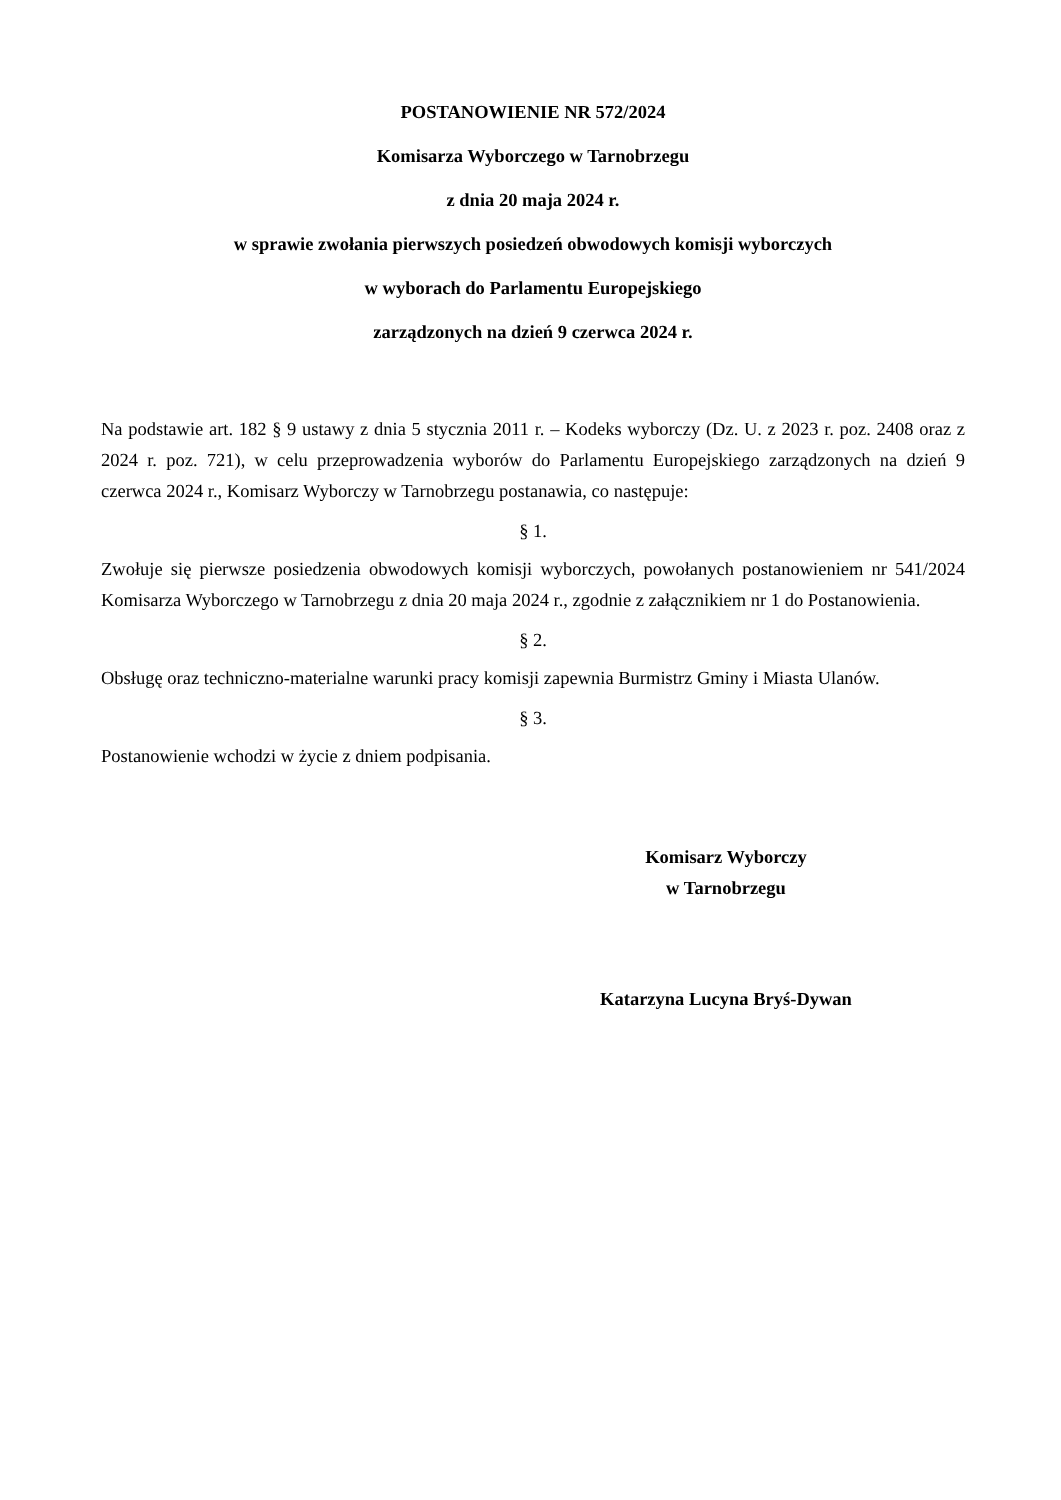POSTANOWIENIE NR 572/2024
Komisarza Wyborczego w Tarnobrzegu
z dnia 20 maja 2024 r.
w sprawie zwołania pierwszych posiedzeń obwodowych komisji wyborczych
w wyborach do Parlamentu Europejskiego
zarządzonych na dzień 9 czerwca 2024 r.
Na podstawie art. 182 § 9 ustawy z dnia 5 stycznia 2011 r. – Kodeks wyborczy (Dz. U. z 2023 r. poz. 2408 oraz z 2024 r. poz. 721), w celu przeprowadzenia wyborów do Parlamentu Europejskiego zarządzonych na dzień 9 czerwca 2024 r., Komisarz Wyborczy w Tarnobrzegu postanawia, co następuje:
§ 1.
Zwołuje się pierwsze posiedzenia obwodowych komisji wyborczych, powołanych postanowieniem nr 541/2024 Komisarza Wyborczego w Tarnobrzegu z dnia 20 maja 2024 r., zgodnie z załącznikiem nr 1 do Postanowienia.
§ 2.
Obsługę oraz techniczno-materialne warunki pracy komisji zapewnia Burmistrz Gminy i Miasta Ulanów.
§ 3.
Postanowienie wchodzi w życie z dniem podpisania.
Komisarz Wyborczy
w Tarnobrzegu
Katarzyna Lucyna Bryś-Dywan